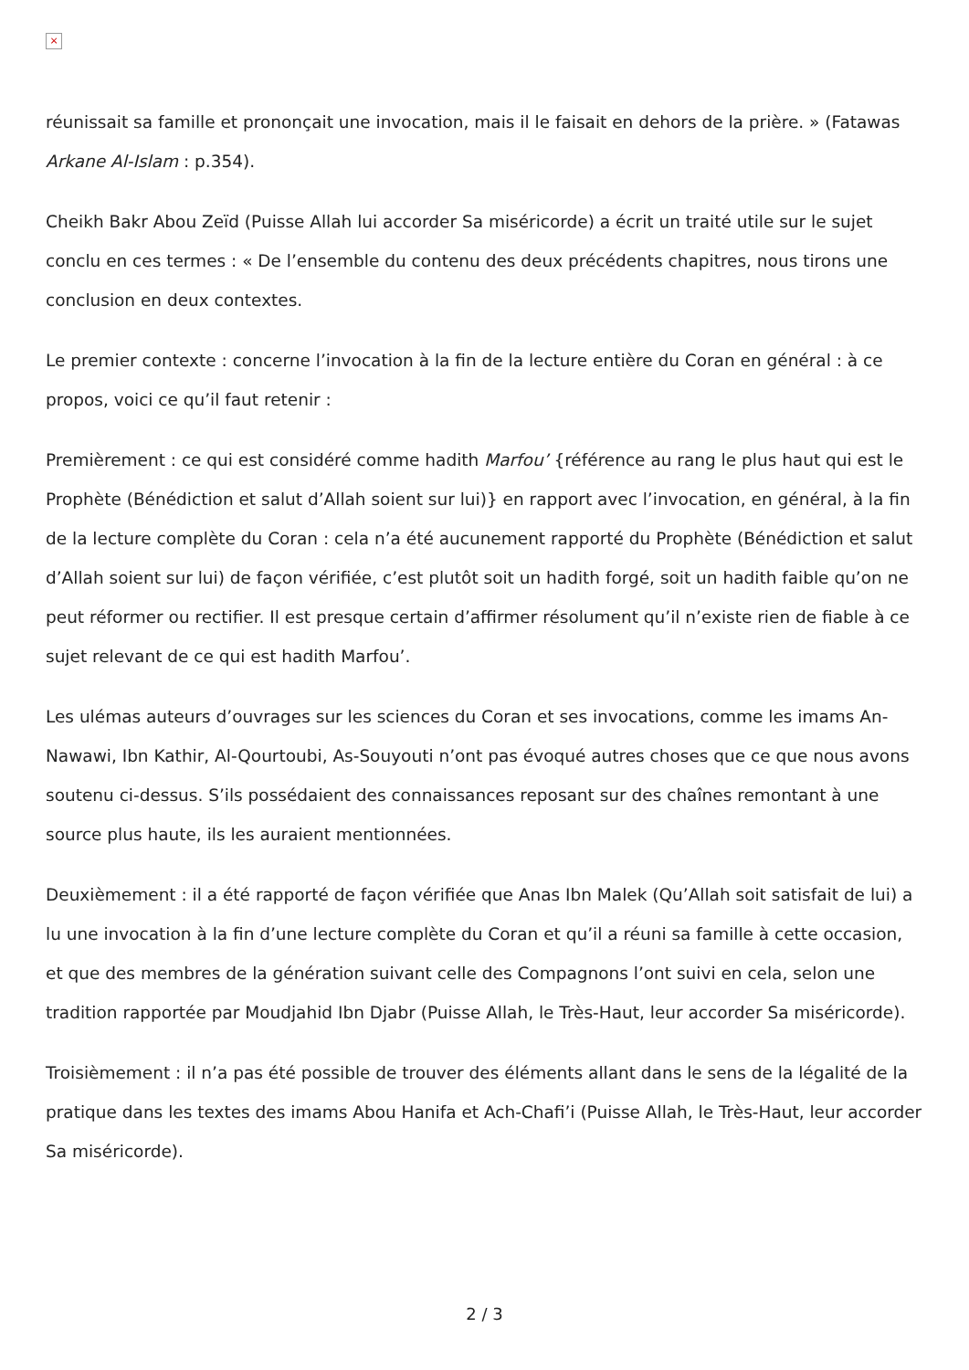×
réunissait sa famille et prononçait une invocation, mais il le faisait en dehors de la prière. » (Fatawas Arkane Al-Islam : p.354).
Cheikh Bakr Abou Zeïd (Puisse Allah lui accorder Sa miséricorde) a écrit un traité utile sur le sujet conclu en ces termes : « De l’ensemble du contenu des deux précédents chapitres, nous tirons une conclusion en deux contextes.
Le premier contexte : concerne l’invocation à la fin de la lecture entière du Coran en général : à ce propos, voici ce qu’il faut retenir :
Premièrement : ce qui est considéré comme hadith Marfou’ {référence au rang le plus haut qui est le Prophète (Bénédiction et salut d’Allah soient sur lui)} en rapport avec l’invocation, en général, à la fin de la lecture complète du Coran : cela n’a été aucunement rapporté du Prophète (Bénédiction et salut d’Allah soient sur lui) de façon vérifiée, c’est plutôt soit un hadith forgé, soit un hadith faible qu’on ne peut réformer ou rectifier. Il est presque certain d’affirmer résolument qu’il n’existe rien de fiable à ce sujet relevant de ce qui est hadith Marfou’.
Les ulémas auteurs d’ouvrages sur les sciences du Coran et ses invocations, comme les imams An-Nawawi, Ibn Kathir, Al-Qourtoubi, As-Souyouti n’ont pas évoqué autres choses que ce que nous avons soutenu ci-dessus. S’ils possédaient des connaissances reposant sur des chaînes remontant à une source plus haute, ils les auraient mentionnées.
Deuxièmement : il a été rapporté de façon vérifiée que Anas Ibn Malek (Qu’Allah soit satisfait de lui) a lu une invocation à la fin d’une lecture complète du Coran et qu’il a réuni sa famille à cette occasion, et que des membres de la génération suivant celle des Compagnons l’ont suivi en cela, selon une tradition rapportée par Moudjahid Ibn Djabr (Puisse Allah, le Très-Haut, leur accorder Sa miséricorde).
Troisièmement : il n’a pas été possible de trouver des éléments allant dans le sens de la légalité de la pratique dans les textes des imams Abou Hanifa et Ach-Chafi’i (Puisse Allah, le Très-Haut, leur accorder Sa miséricorde).
2 / 3